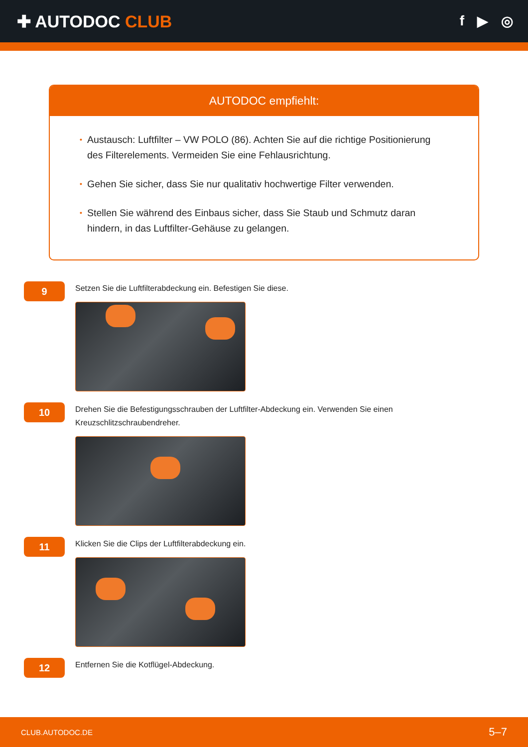✚ AUTODOC CLUB
f ▶ ◎
AUTODOC empfiehlt:
• Austausch: Luftfilter – VW POLO (86). Achten Sie auf die richtige Positionierung des Filterelements. Vermeiden Sie eine Fehlausrichtung.
• Gehen Sie sicher, dass Sie nur qualitativ hochwertige Filter verwenden.
• Stellen Sie während des Einbaus sicher, dass Sie Staub und Schmutz daran hindern, in das Luftfilter-Gehäuse zu gelangen.
9
Setzen Sie die Luftfilterabdeckung ein. Befestigen Sie diese.
10
Drehen Sie die Befestigungsschrauben der Luftfilter-Abdeckung ein. Verwenden Sie einen Kreuzschlitzschraubendreher.
11
Klicken Sie die Clips der Luftfilterabdeckung ein.
12
Entfernen Sie die Kotflügel-Abdeckung.
CLUB.AUTODOC.DE 5–7